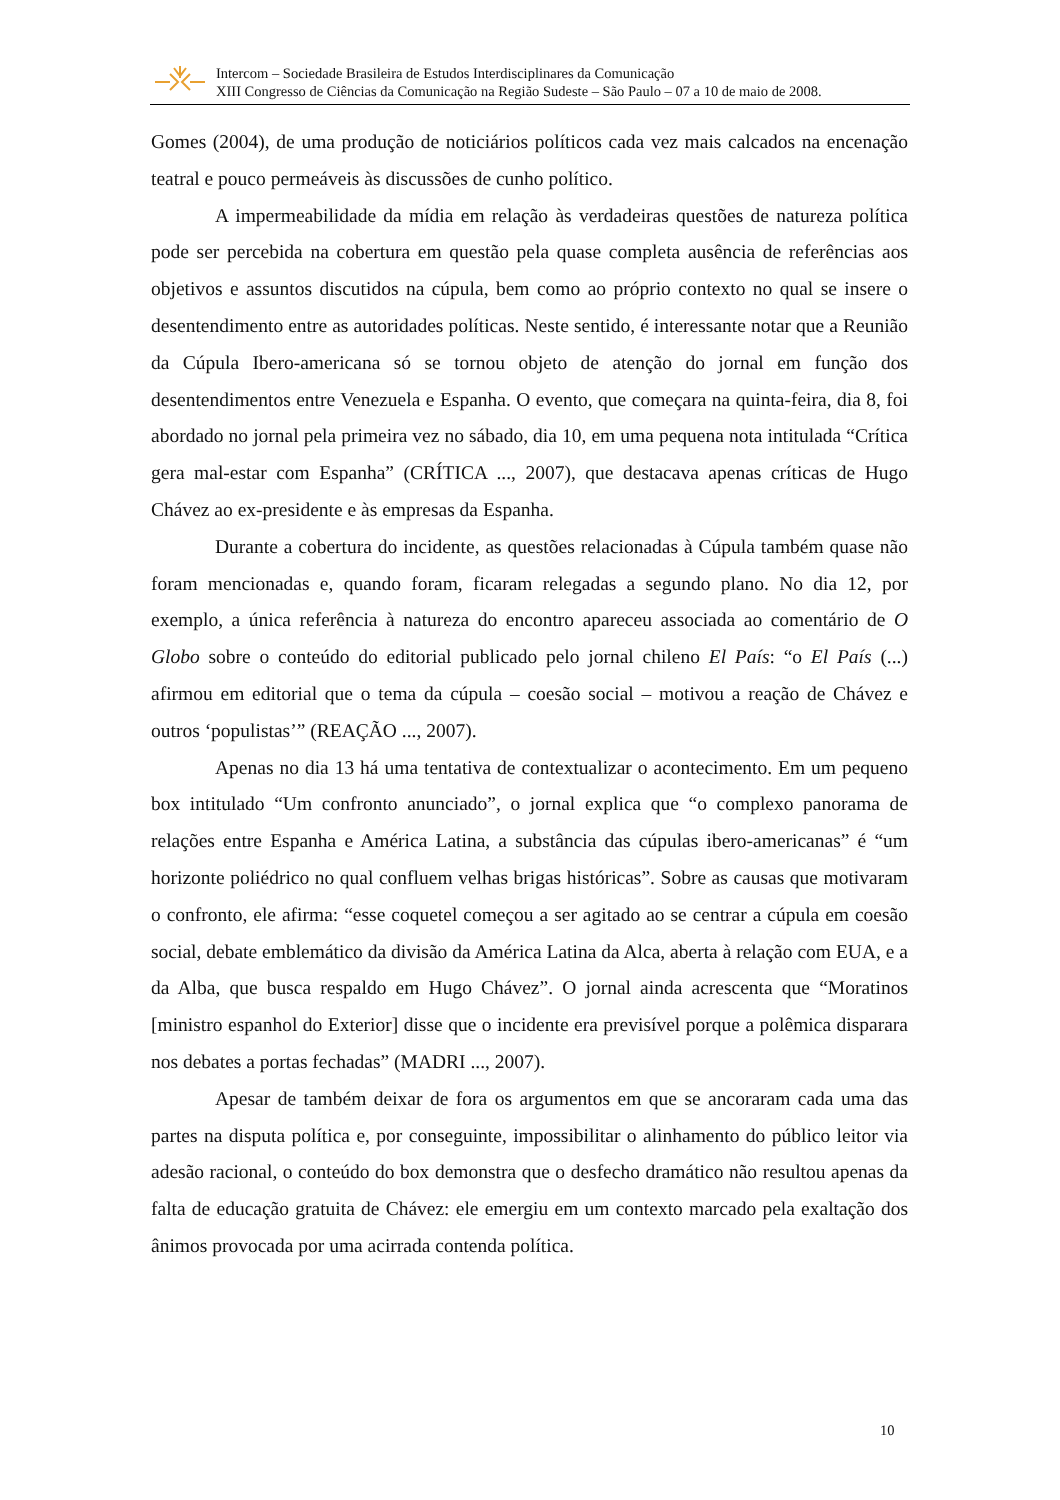Intercom – Sociedade Brasileira de Estudos Interdisciplinares da Comunicação
XIII Congresso de Ciências da Comunicação na Região Sudeste – São Paulo – 07 a 10 de maio de 2008.
Gomes (2004), de uma produção de noticiários políticos cada vez mais calcados na encenação teatral e pouco permeáveis às discussões de cunho político.
A impermeabilidade da mídia em relação às verdadeiras questões de natureza política pode ser percebida na cobertura em questão pela quase completa ausência de referências aos objetivos e assuntos discutidos na cúpula, bem como ao próprio contexto no qual se insere o desentendimento entre as autoridades políticas. Neste sentido, é interessante notar que a Reunião da Cúpula Ibero-americana só se tornou objeto de atenção do jornal em função dos desentendimentos entre Venezuela e Espanha. O evento, que começara na quinta-feira, dia 8, foi abordado no jornal pela primeira vez no sábado, dia 10, em uma pequena nota intitulada “Crítica gera mal-estar com Espanha” (CRÍTICA ..., 2007), que destacava apenas críticas de Hugo Chávez ao ex-presidente e às empresas da Espanha.
Durante a cobertura do incidente, as questões relacionadas à Cúpula também quase não foram mencionadas e, quando foram, ficaram relegadas a segundo plano. No dia 12, por exemplo, a única referência à natureza do encontro apareceu associada ao comentário de O Globo sobre o conteúdo do editorial publicado pelo jornal chileno El País: “o El País (...) afirmou em editorial que o tema da cúpula – coesão social – motivou a reação de Chávez e outros ‘populistas’” (REAÇÃO ..., 2007).
Apenas no dia 13 há uma tentativa de contextualizar o acontecimento. Em um pequeno box intitulado “Um confronto anunciado”, o jornal explica que “o complexo panorama de relações entre Espanha e América Latina, a substância das cúpulas ibero-americanas” é “um horizonte poliédrico no qual confluem velhas brigas históricas”. Sobre as causas que motivaram o confronto, ele afirma: “esse coquetel começou a ser agitado ao se centrar a cúpula em coesão social, debate emblemático da divisão da América Latina da Alca, aberta à relação com EUA, e a da Alba, que busca respaldo em Hugo Chávez”. O jornal ainda acrescenta que “Moratinos [ministro espanhol do Exterior] disse que o incidente era previsível porque a polêmica disparara nos debates a portas fechadas” (MADRI ..., 2007).
Apesar de também deixar de fora os argumentos em que se ancoraram cada uma das partes na disputa política e, por conseguinte, impossibilitar o alinhamento do público leitor via adesão racional, o conteúdo do box demonstra que o desfecho dramático não resultou apenas da falta de educação gratuita de Chávez: ele emergiu em um contexto marcado pela exaltação dos ânimos provocada por uma acirrada contenda política.
10